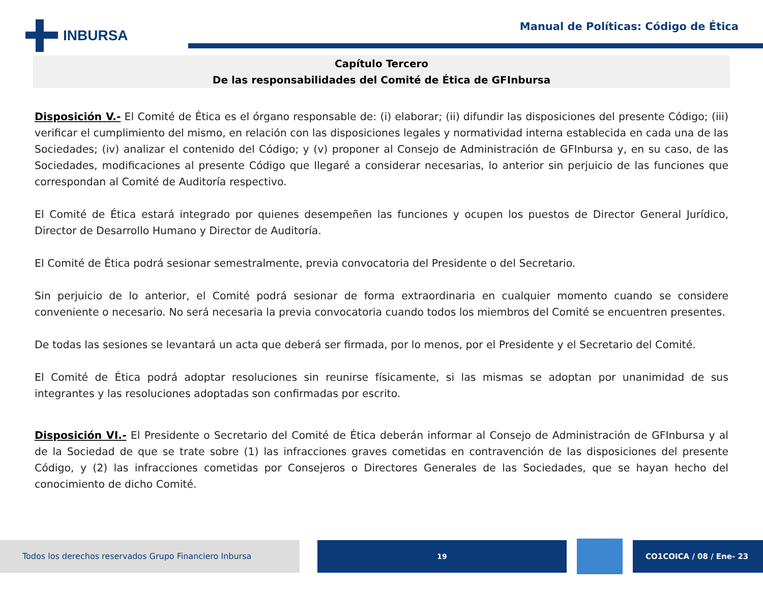INBURSA
Manual de Políticas: Código de Ética
Capítulo Tercero
De las responsabilidades del Comité de Ética de GFInbursa
Disposición V.- El Comité de Ética es el órgano responsable de: (i) elaborar; (ii) difundir las disposiciones del presente Código; (iii) verificar el cumplimiento del mismo, en relación con las disposiciones legales y normatividad interna establecida en cada una de las Sociedades; (iv) analizar el contenido del Código; y (v) proponer al Consejo de Administración de GFInbursa y, en su caso, de las Sociedades, modificaciones al presente Código que llegaré a considerar necesarias, lo anterior sin perjuicio de las funciones que correspondan al Comité de Auditoría respectivo.
El Comité de Ética estará integrado por quienes desempeñen las funciones y ocupen los puestos de Director General Jurídico, Director de Desarrollo Humano y Director de Auditoría.
El Comité de Ética podrá sesionar semestralmente, previa convocatoria del Presidente o del Secretario.
Sin perjuicio de lo anterior, el Comité podrá sesionar de forma extraordinaria en cualquier momento cuando se considere conveniente o necesario. No será necesaria la previa convocatoria cuando todos los miembros del Comité se encuentren presentes.
De todas las sesiones se levantará un acta que deberá ser firmada, por lo menos, por el Presidente y el Secretario del Comité.
El Comité de Ética podrá adoptar resoluciones sin reunirse físicamente, si las mismas se adoptan por unanimidad de sus integrantes y las resoluciones adoptadas son confirmadas por escrito.
Disposición VI.- El Presidente o Secretario del Comité de Ética deberán informar al Consejo de Administración de GFInbursa y al de la Sociedad de que se trate sobre (1) las infracciones graves cometidas en contravención de las disposiciones del presente Código, y (2) las infracciones cometidas por Consejeros o Directores Generales de las Sociedades, que se hayan hecho del conocimiento de dicho Comité.
Todos los derechos reservados Grupo Financiero Inbursa 19 CO1COICA / 08 / Ene- 23